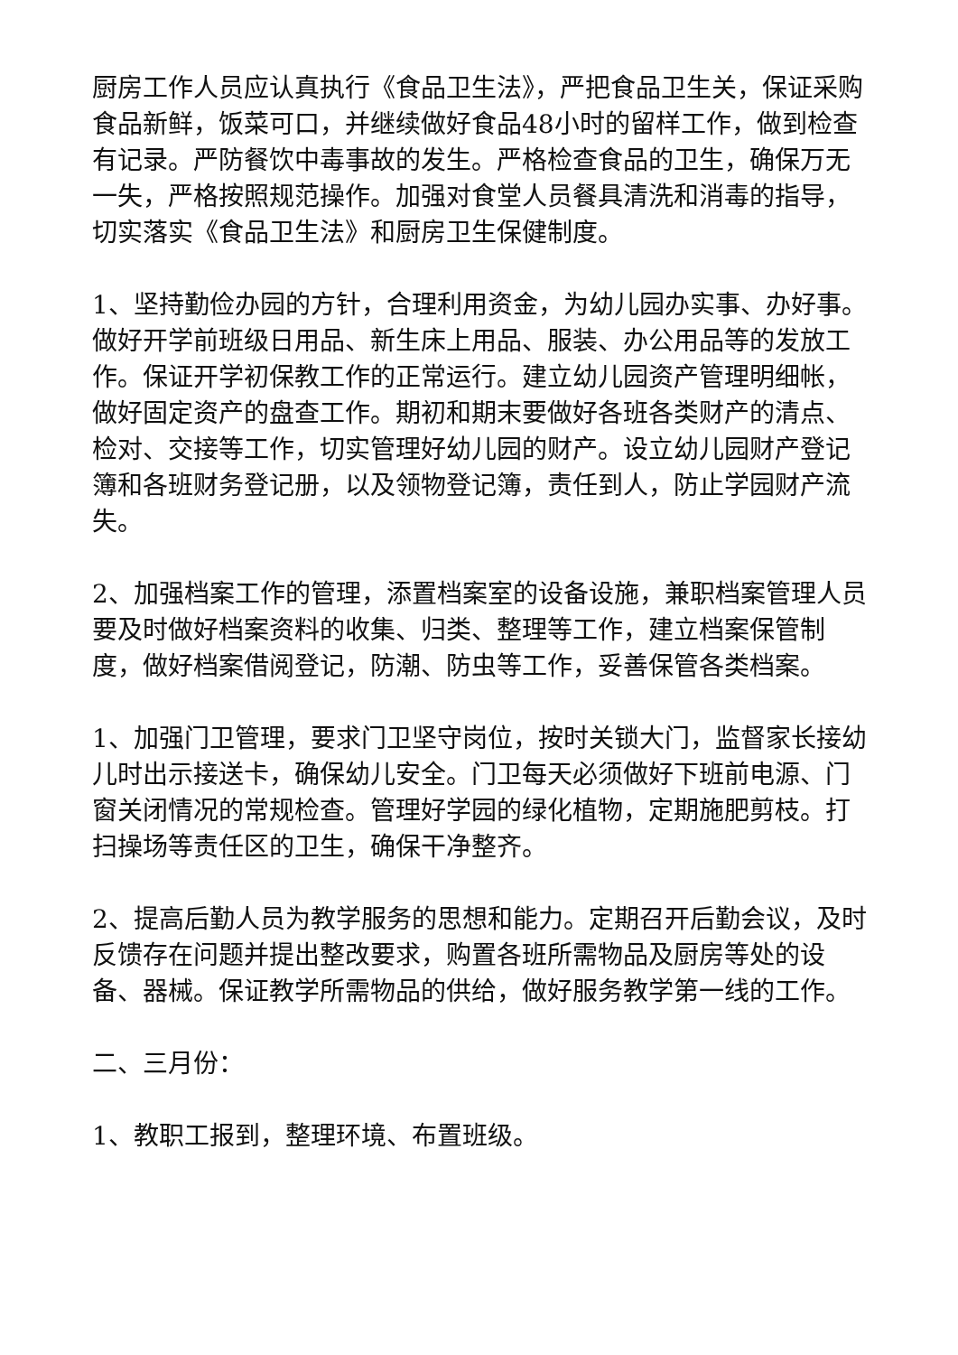厨房工作人员应认真执行《食品卫生法》，严把食品卫生关，保证采购食品新鲜，饭菜可口，并继续做好食品48小时的留样工作，做到检查有记录。严防餐饮中毒事故的发生。严格检查食品的卫生，确保万无一失，严格按照规范操作。加强对食堂人员餐具清洗和消毒的指导，切实落实《食品卫生法》和厨房卫生保健制度。
1、坚持勤俭办园的方针，合理利用资金，为幼儿园办实事、办好事。做好开学前班级日用品、新生床上用品、服装、办公用品等的发放工作。保证开学初保教工作的正常运行。建立幼儿园资产管理明细帐，做好固定资产的盘查工作。期初和期末要做好各班各类财产的清点、检对、交接等工作，切实管理好幼儿园的财产。设立幼儿园财产登记簿和各班财务登记册，以及领物登记簿，责任到人，防止学园财产流失。
2、加强档案工作的管理，添置档案室的设备设施，兼职档案管理人员要及时做好档案资料的收集、归类、整理等工作，建立档案保管制度，做好档案借阅登记，防潮、防虫等工作，妥善保管各类档案。
1、加强门卫管理，要求门卫坚守岗位，按时关锁大门，监督家长接幼儿时出示接送卡，确保幼儿安全。门卫每天必须做好下班前电源、门窗关闭情况的常规检查。管理好学园的绿化植物，定期施肥剪枝。打扫操场等责任区的卫生，确保干净整齐。
2、提高后勤人员为教学服务的思想和能力。定期召开后勤会议，及时反馈存在问题并提出整改要求，购置各班所需物品及厨房等处的设备、器械。保证教学所需物品的供给，做好服务教学第一线的工作。
二、三月份：
1、教职工报到，整理环境、布置班级。